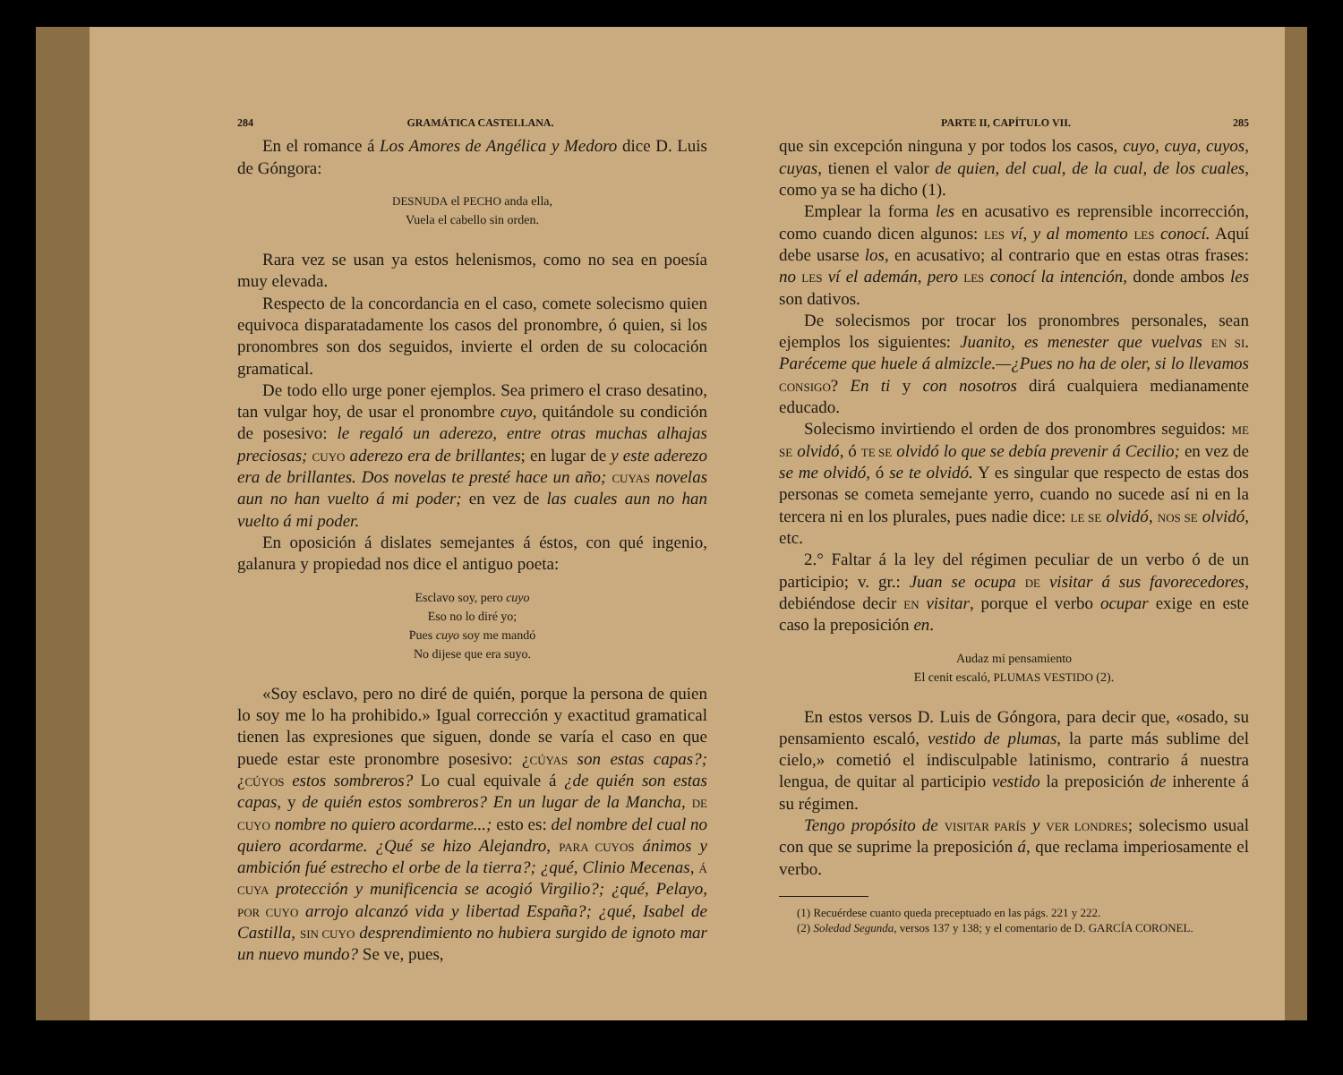284 GRAMÁTICA CASTELLANA.
En el romance á Los Amores de Angélica y Medoro dice D. Luis de Góngora:
DESNUDA el PECHO anda ella,
Vuela el cabello sin orden.
Rara vez se usan ya estos helenismos, como no sea en poesía muy elevada.
Respecto de la concordancia en el caso, comete solecismo quien equivoca disparatadamente los casos del pronombre, ó quien, si los pronombres son dos seguidos, invierte el orden de su colocación gramatical.
De todo ello urge poner ejemplos. Sea primero el craso desatino, tan vulgar hoy, de usar el pronombre cuyo, quitándole su condición de posesivo: le regaló un aderezo, entre otras muchas alhajas preciosas; CUYO aderezo era de brillantes; en lugar de y este aderezo era de brillantes. Dos novelas te presté hace un año; CUYAS novelas aun no han vuelto á mi poder; en vez de las cuales aun no han vuelto á mi poder.
En oposición á dislates semejantes á éstos, con qué ingenio, galanura y propiedad nos dice el antiguo poeta:
Esclavo soy, pero cuyo
Eso no lo diré yo;
Pues cuyo soy me mandó
No dijese que era suyo.
«Soy esclavo, pero no diré de quién, porque la persona de quien lo soy me lo ha prohibido.» Igual corrección y exactitud gramatical tienen las expresiones que siguen, donde se varía el caso en que puede estar este pronombre posesivo: ¿CÚYAS son estas capas?; ¿CÚYOS estos sombreros? Lo cual equivale á ¿de quién son estas capas, y de quién estos sombreros? En un lugar de la Mancha, DE CUYO nombre no quiero acordarme...; esto es: del nombre del cual no quiero acordarme. ¿Qué se hizo Alejandro, PARA CUYOS ánimos y ambición fué estrecho el orbe de la tierra?; ¿qué, Clinio Mecenas, Á CUYA protección y munificencia se acogió Virgilio?; ¿qué, Pelayo, POR CUYO arrojo alcanzó vida y libertad España?; ¿qué, Isabel de Castilla, SIN CUYO desprendimiento no hubiera surgido de ignoto mar un nuevo mundo? Se ve, pues,
PARTE II, CAPÍTULO VII. 285
que sin excepción ninguna y por todos los casos, cuyo, cuya, cuyos, cuyas, tienen el valor de quien, del cual, de la cual, de los cuales, como ya se ha dicho (1).
Emplear la forma les en acusativo es reprensible incorrección, como cuando dicen algunos: LES ví, y al momento LES conocí. Aquí debe usarse los, en acusativo; al contrario que en estas otras frases: no LES ví el ademán, pero LES conocí la intención, donde ambos les son dativos.
De solecismos por trocar los pronombres personales, sean ejemplos los siguientes: Juanito, es menester que vuelvas EN SI. Paréceme que huele á almizcle.—¿Pues no ha de oler, si lo llevamos CONSIGO? En ti y con nosotros dirá cualquiera medianamente educado.
Solecismo invirtiendo el orden de dos pronombres seguidos: ME SE olvidó, ó TE SE olvidó lo que se debía prevenir á Cecilio; en vez de se me olvidó, ó se te olvidó. Y es singular que respecto de estas dos personas se cometa semejante yerro, cuando no sucede así ni en la tercera ni en los plurales, pues nadie dice: LE SE olvidó, NOS SE olvidó, etc.
2.° Faltar á la ley del régimen peculiar de un verbo ó de un participio; v. gr.: Juan se ocupa DE visitar á sus favorecedores, debiéndose decir EN visitar, porque el verbo ocupar exige en este caso la preposición en.
Audaz mi pensamiento
El cenit escaló, PLUMAS VESTIDO (2).
En estos versos D. Luis de Góngora, para decir que, «osado, su pensamiento escaló, vestido de plumas, la parte más sublime del cielo,» cometió el indisculpable latinismo, contrario á nuestra lengua, de quitar al participio vestido la preposición de inherente á su régimen.
Tengo propósito de VISITAR PARÍS y VER LONDRES; solecismo usual con que se suprime la preposición á, que reclama imperiosamente el verbo.
(1) Recuérdese cuanto queda preceptuado en las págs. 221 y 222.
(2) Soledad Segunda, versos 137 y 138; y el comentario de D. GARCÍA CORONEL.